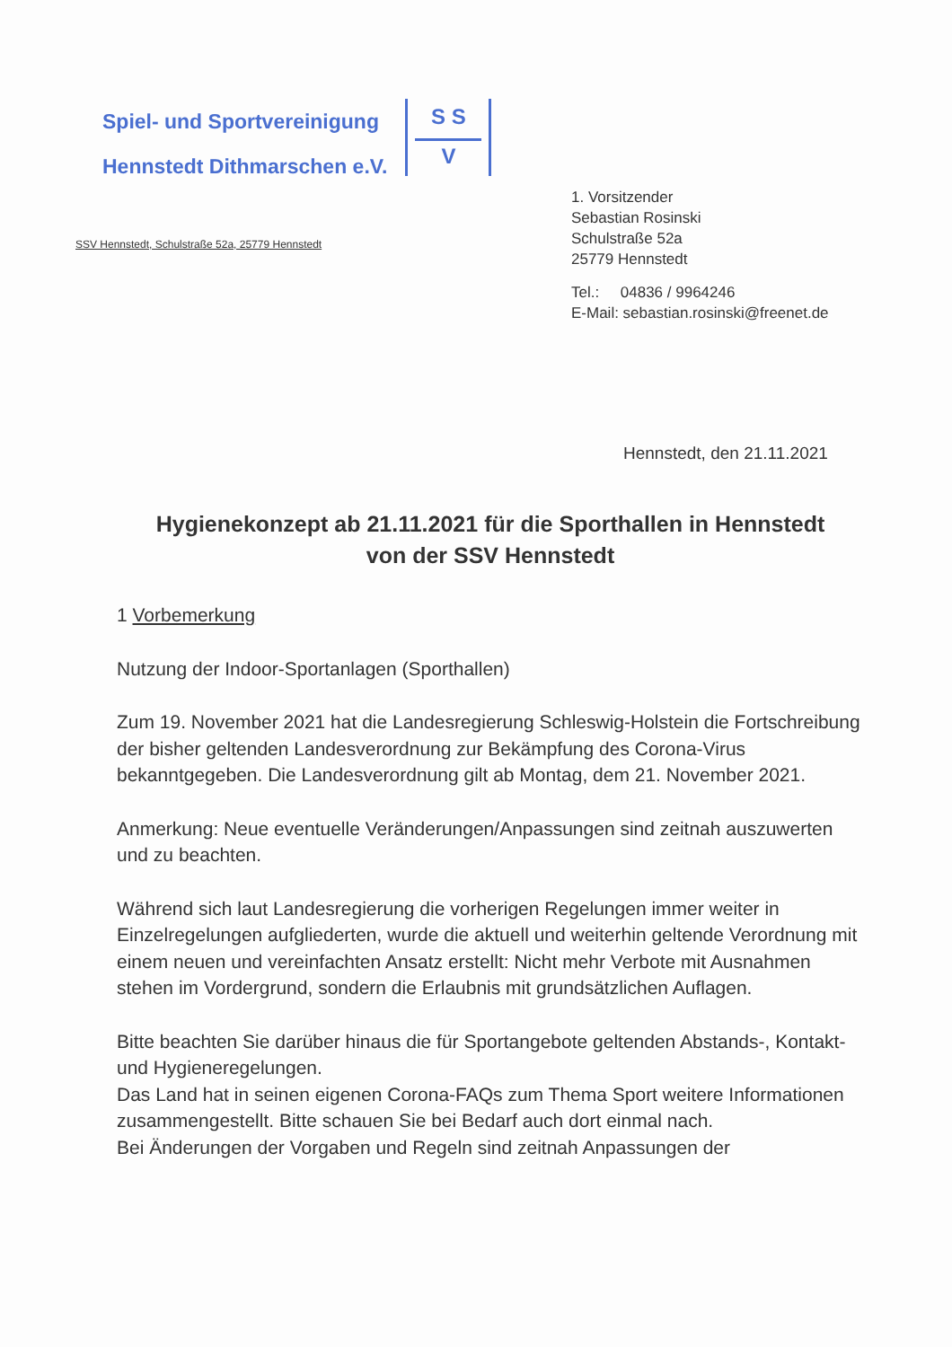Spiel- und Sportvereinigung
Hennstedt Dithmarschen e.V.
S S
V
SSV Hennstedt, Schulstraße 52a, 25779 Hennstedt
1. Vorsitzender
Sebastian Rosinski
Schulstraße 52a
25779 Hennstedt
Tel.: 04836 / 9964246
E-Mail: sebastian.rosinski@freenet.de
Hennstedt, den 21.11.2021
Hygienekonzept ab 21.11.2021 für die Sporthallen in Hennstedt von der SSV Hennstedt
1 Vorbemerkung
Nutzung der Indoor-Sportanlagen (Sporthallen)
Zum 19. November 2021 hat die Landesregierung Schleswig-Holstein die Fortschreibung der bisher geltenden Landesverordnung zur Bekämpfung des Corona-Virus bekanntgegeben. Die Landesverordnung gilt ab Montag, dem 21. November 2021.
Anmerkung: Neue eventuelle Veränderungen/Anpassungen sind zeitnah auszuwerten und zu beachten.
Während sich laut Landesregierung die vorherigen Regelungen immer weiter in Einzelregelungen aufgliederten, wurde die aktuell und weiterhin geltende Verordnung mit einem neuen und vereinfachten Ansatz erstellt: Nicht mehr Verbote mit Ausnahmen stehen im Vordergrund, sondern die Erlaubnis mit grundsätzlichen Auflagen.
Bitte beachten Sie darüber hinaus die für Sportangebote geltenden Abstands-, Kontakt- und Hygieneregelungen.
Das Land hat in seinen eigenen Corona-FAQs zum Thema Sport weitere Informationen zusammengestellt. Bitte schauen Sie bei Bedarf auch dort einmal nach.
Bei Änderungen der Vorgaben und Regeln sind zeitnah Anpassungen der